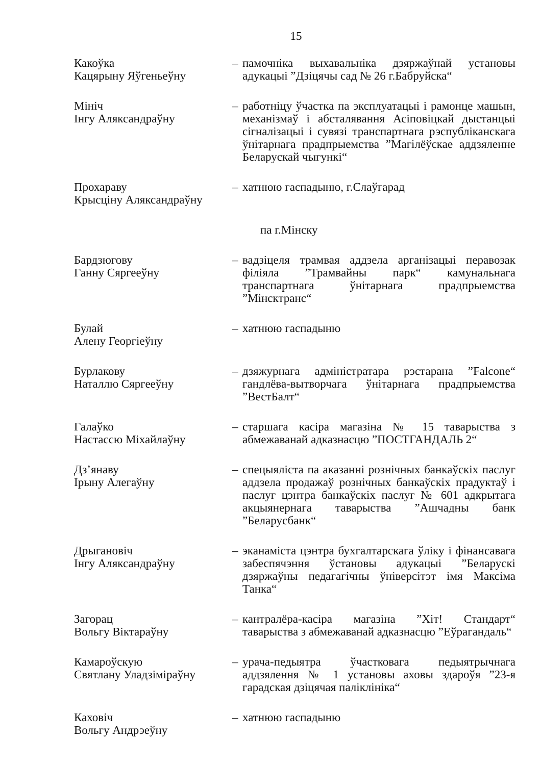15
Какоўка
Кацярыну Яўгеньеўну
– памочніка выхавальніка дзяржаўнай установы адукацыі ”Дзіцячы сад № 26 г.Бабруйска“
Мініч
Інгу Аляксандраўну
– работніцу ўчастка па эксплуатацыі і рамонце машын, механізмаў і абсталявання Асіповіцкай дыстанцыі сігналізацыі і сувязі транспартнага рэспубліканскага ўнітарнага прадпрыемства ”Магілёўскае аддзяленне Беларускай чыгункі“
Прохараву
Крысціну Аляксандраўну
– хатнюю гаспадыню, г.Слаўгарад
па г.Мінску
Бардзюгову
Ганну Сяргееўну
– вадзіцеля трамвая аддзела арганізацыі перавозак філіяла ”Трамвайны парк“ камунальнага транспартнага ўнітарнага прадпрыемства ”Мінсктранс“
Булай
Алену Георгіеўну
– хатнюю гаспадыню
Бурлакову
Наталлю Сяргееўну
– дзяжурнага адміністратара рэстарана ”Falcone“ гандлёва-вытворчага ўнітарнага прадпрыемства ”ВестБалт“
Галаўко
Настассю Міхайлаўну
– старшага касіра магазіна № 15 таварыства з абмежаванай адказнасцю ”ПОСТГАНДАЛЬ 2“
Дз’янаву
Ірыну Алегаўну
– спецыяліста па аказанні рознічных банкаўскіх паслуг аддзела продажаў рознічных банкаўскіх прадуктаў і паслуг цэнтра банкаўскіх паслуг № 601 адкрытага акцыянернага таварыства ”Ашчадны банк ”Беларусбанк“
Дрыгановіч
Інгу Аляксандраўну
– эканаміста цэнтра бухгалтарскага ўліку і фінансавага забеспячэння ўстановы адукацыі ”Беларускі дзяржаўны педагагічны ўніверсітэт імя Максіма Танка“
Загорац
Вольгу Віктараўну
– кантралёра-касіра магазіна ”Хіт! Стандарт“ таварыства з абмежаванай адказнасцю ”Еўрагандаль“
Камароўскую
Святлану Уладзіміраўну
– урача-педыятра ўчастковага педыятрычнага аддзялення № 1 установы аховы здароўя ”23-я гарадская дзіцячая паліклініка“
Каховіч
Вольгу Андрэеўну
– хатнюю гаспадыню